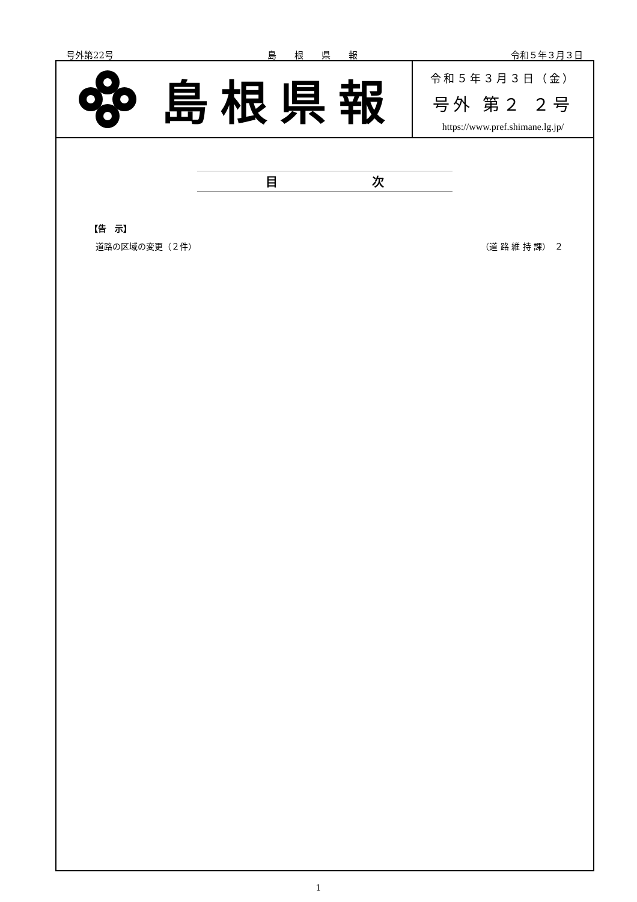号外第22号 島　　根　　県　　報 令和５年３月３日
島根県報
令和５年３月３日（金）
号外 第２ ２号
https://www.pref.shimane.lg.jp/
目 次
【告　示】
道路の区域の変更（２件） （道 路 維 持 課）　２
1